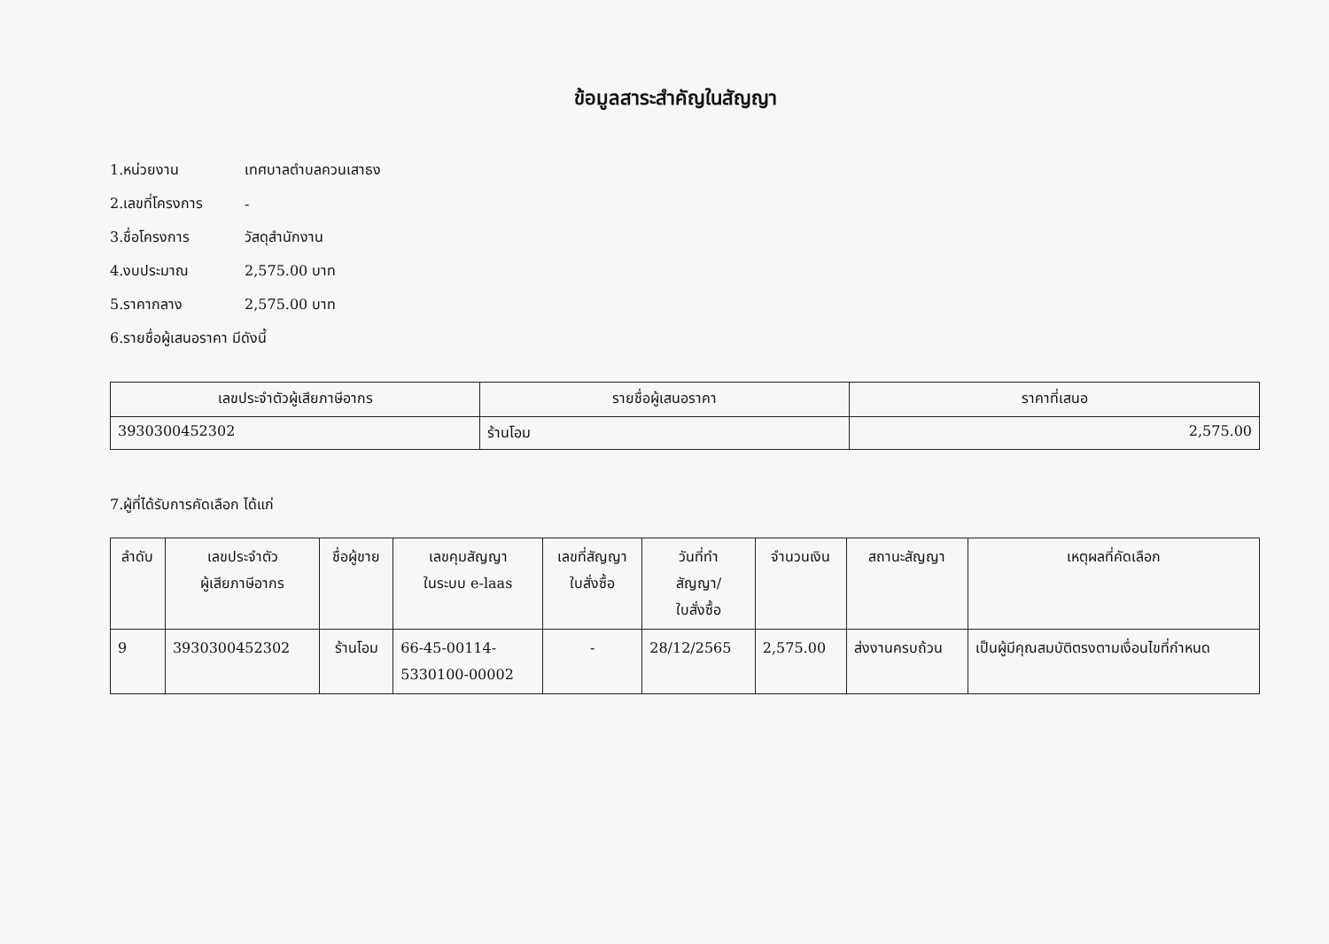ข้อมูลสาระสำคัญในสัญญา
1.หน่วยงาน เทศบาลตำบลควนเสาธง
2.เลขที่โครงการ -
3.ชื่อโครงการ วัสดุสำนักงาน
4.งบประมาณ 2,575.00 บาท
5.ราคากลาง 2,575.00 บาท
6.รายชื่อผู้เสนอราคา มีดังนี้
| เลขประจำตัวผู้เสียภาษีอากร | รายชื่อผู้เสนอราคา | ราคาที่เสนอ |
| --- | --- | --- |
| 3930300452302 | ร้านโอม | 2,575.00 |
7.ผู้ที่ได้รับการคัดเลือก ได้แก่
| ลำดับ | เลขประจำตัว ผู้เสียภาษีอากร | ชื่อผู้ขาย | เลขคุมสัญญา ในระบบ e-laas | เลขที่สัญญา ใบสั่งซื้อ | วันที่ทำ สัญญา/ ใบสั่งซื้อ | จำนวนเงิน | สถานะสัญญา | เหตุผลที่คัดเลือก |
| --- | --- | --- | --- | --- | --- | --- | --- | --- |
| 9 | 3930300452302 | ร้านโอม | 66-45-00114- 5330100-00002 | - | 28/12/2565 | 2,575.00 | ส่งงานครบถ้วน | เป็นผู้มีคุณสมบัติตรงตามเงื่อนไขที่กำหนด |